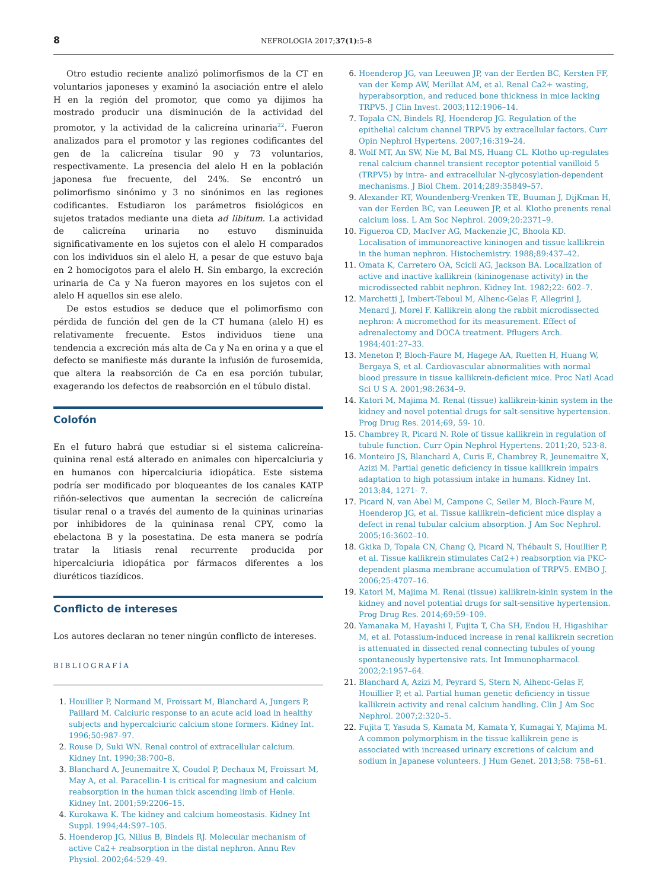8 NEFROLOGIA 2017;37(1):5–8
Otro estudio reciente analizó polimorfismos de la CT en voluntarios japoneses y examinó la asociación entre el alelo H en la región del promotor, que como ya dijimos ha mostrado producir una disminución de la actividad del promotor, y la actividad de la calicreína urinaria<sup>22</sup>. Fueron analizados para el promotor y las regiones codificantes del gen de la calicreína tisular 90 y 73 voluntarios, respectivamente. La presencia del alelo H en la población japonesa fue frecuente, del 24%. Se encontró un polimorfismo sinónimo y 3 no sinónimos en las regiones codificantes. Estudiaron los parámetros fisiológicos en sujetos tratados mediante una dieta ad libitum. La actividad de calicreína urinaria no estuvo disminuida significativamente en los sujetos con el alelo H comparados con los individuos sin el alelo H, a pesar de que estuvo baja en 2 homocigotos para el alelo H. Sin embargo, la excreción urinaria de Ca y Na fueron mayores en los sujetos con el alelo H aquellos sin ese alelo.
De estos estudios se deduce que el polimorfismo con pérdida de función del gen de la CT humana (alelo H) es relativamente frecuente. Estos individuos tiene una tendencia a excreción más alta de Ca y Na en orina y a que el defecto se manifieste más durante la infusión de furosemida, que altera la reabsorción de Ca en esa porción tubular, exagerando los defectos de reabsorción en el túbulo distal.
Colofón
En el futuro habrá que estudiar si el sistema calicreína-quinina renal está alterado en animales con hipercalciuria y en humanos con hipercalciuria idiopática. Este sistema podría ser modificado por bloqueantes de los canales KATP riñón-selectivos que aumentan la secreción de calicreína tisular renal o a través del aumento de la quininas urinarias por inhibidores de la quininasa renal CPY, como la ebelactona B y la posestatina. De esta manera se podría tratar la litiasis renal recurrente producida por hipercalciuria idiopática por fármacos diferentes a los diuréticos tiazídicos.
Conflicto de intereses
Los autores declaran no tener ningún conflicto de intereses.
BIBLIOGRAFÍA
Houillier P, Normand M, Froissart M, Blanchard A, Jungers P, Paillard M. Calciuric response to an acute acid load in healthy subjects and hypercalciuric calcium stone formers. Kidney Int. 1996;50:987–97.
Rouse D, Suki WN. Renal control of extracellular calcium. Kidney Int. 1990;38:700–8.
Blanchard A, Jeunemaitre X, Coudol P, Dechaux M, Froissart M, May A, et al. Paracellin-1 is critical for magnesium and calcium reabsorption in the human thick ascending limb of Henle. Kidney Int. 2001;59:2206–15.
Kurokawa K. The kidney and calcium homeostasis. Kidney Int Suppl. 1994;44:S97–105.
Hoenderop JG, Nilius B, Bindels RJ. Molecular mechanism of active Ca2+ reabsorption in the distal nephron. Annu Rev Physiol. 2002;64:529–49.
Hoenderop JG, van Leeuwen JP, van der Eerden BC, Kersten FF, van der Kemp AW, Merillat AM, et al. Renal Ca2+ wasting, hyperabsorption, and reduced bone thickness in mice lacking TRPV5. J Clin Invest. 2003;112:1906–14.
Topala CN, Bindels RJ, Hoenderop JG. Regulation of the epithelial calcium channel TRPV5 by extracellular factors. Curr Opin Nephrol Hypertens. 2007;16:319–24.
Wolf MT, An SW, Nie M, Bal MS, Huang CL. Klotho up-regulates renal calcium channel transient receptor potential vanilloid 5 (TRPV5) by intra- and extracellular N-glycosylation-dependent mechanisms. J Biol Chem. 2014;289:35849–57.
Alexander RT, Woundenberg-Vrenken TE, Buuman J, DijKman H, van der Eerden BC, van Leeuwen JP, et al. Klotho prenents renal calcium loss. L Am Soc Nephrol. 2009;20:2371–9.
Figueroa CD, MacIver AG, Mackenzie JC, Bhoola KD. Localisation of immunoreactive kininogen and tissue kallikrein in the human nephron. Histochemistry. 1988;89:437–42.
Omata K, Carretero OA, Scicli AG, Jackson BA. Localization of active and inactive kallikrein (kininogenase activity) in the microdissected rabbit nephron. Kidney Int. 1982;22: 602–7.
Marchetti J, Imbert-Teboul M, Alhenc-Gelas F, Allegrini J, Menard J, Morel F. Kallikrein along the rabbit microdissected nephron: A micromethod for its measurement. Effect of adrenalectomy and DOCA treatment. Pflugers Arch. 1984;401:27–33.
Meneton P, Bloch-Faure M, Hagege AA, Ruetten H, Huang W, Bergaya S, et al. Cardiovascular abnormalities with normal blood pressure in tissue kallikrein-deficient mice. Proc Natl Acad Sci U S A. 2001;98:2634–9.
Katori M, Majima M. Renal (tissue) kallikrein-kinin system in the kidney and novel potential drugs for salt-sensitive hypertension. Prog Drug Res. 2014;69, 59- 10.
Chambrey R, Picard N. Role of tissue kallikrein in regulation of tubule function. Curr Opin Nephrol Hypertens. 2011;20, 523-8.
Monteiro JS, Blanchard A, Curis E, Chambrey R, Jeunemaitre X, Azizi M. Partial genetic deficiency in tissue kallikrein impairs adaptation to high potassium intake in humans. Kidney Int. 2013;84, 1271- 7.
Picard N, van Abel M, Campone C, Seiler M, Bloch-Faure M, Hoenderop JG, et al. Tissue kallikrein–deficient mice display a defect in renal tubular calcium absorption. J Am Soc Nephrol. 2005;16:3602–10.
Gkika D, Topala CN, Chang Q, Picard N, Thébault S, Houillier P, et al. Tissue kallikrein stimulates Ca(2+) reabsorption via PKC-dependent plasma membrane accumulation of TRPV5. EMBO J. 2006;25:4707–16.
Katori M, Majima M. Renal (tissue) kallikrein-kinin system in the kidney and novel potential drugs for salt-sensitive hypertension. Prog Drug Res. 2014;69:59–109.
Yamanaka M, Hayashi I, Fujita T, Cha SH, Endou H, Higashihar M, et al. Potassium-induced increase in renal kallikrein secretion is attenuated in dissected renal connecting tubules of young spontaneously hypertensive rats. Int Immunopharmacol. 2002;2:1957–64.
Blanchard A, Azizi M, Peyrard S, Stern N, Alhenc-Gelas F, Houillier P, et al. Partial human genetic deficiency in tissue kallikrein activity and renal calcium handling. Clin J Am Soc Nephrol. 2007;2:320–5.
Fujita T, Yasuda S, Kamata M, Kamata Y, Kumagai Y, Majima M. A common polymorphism in the tissue kallikrein gene is associated with increased urinary excretions of calcium and sodium in Japanese volunteers. J Hum Genet. 2013;58: 758–61.